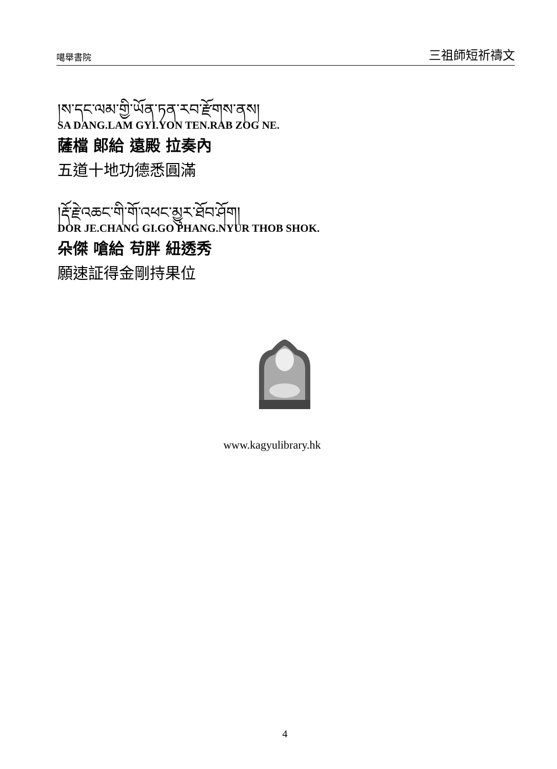噶舉書院 三祖師短祈禱文
།ས་དང་ལམ་གྱི་ཡོན་ཏན་རབ་རྫོགས་ནས།
SA DANG.LAM GYI.YON TEN.RAB ZOG NE.
薩檔 郎給 遠殿 拉奏內
五道十地功德悉圓滿
།རྡོ་རྗེ་འཆང་གི་གོ་འཕང་མྱུར་ཐོབ་ཤོག།
DOR JE.CHANG GI.GO PHANG.NYUR THOB SHOK.
朵傑 嗆給 苟胖 紐透秀
願速証得金剛持果位
www.kagyulibrary.hk
4